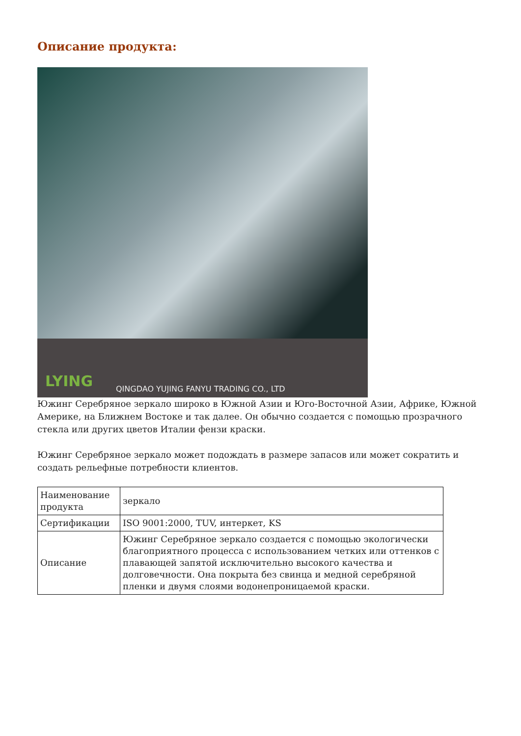Описание продукта:
LYING
QINGDAO YUJING FANYU TRADING CO., LTD
Южинг Серебряное зеркало широко в Южной Азии и Юго-Восточной Азии, Африке, Южной Америке, на Ближнем Востоке и так далее. Он обычно создается с помощью прозрачного стекла или других цветов Италии фензи краски.
Южинг Серебряное зеркало может подождать в размере запасов или может сократить и создать рельефные потребности клиентов.
| Наименование продукта | зеркало |
| Сертификации | ISO 9001:2000, TUV, интеркет, KS |
| Описание | Южинг Серебряное зеркало создается с помощью экологически благоприятного процесса с использованием четких или оттенков с плавающей запятой исключительно высокого качества и долговечности. Она покрыта без свинца и медной серебряной пленки и двумя слоями водонепроницаемой краски. |